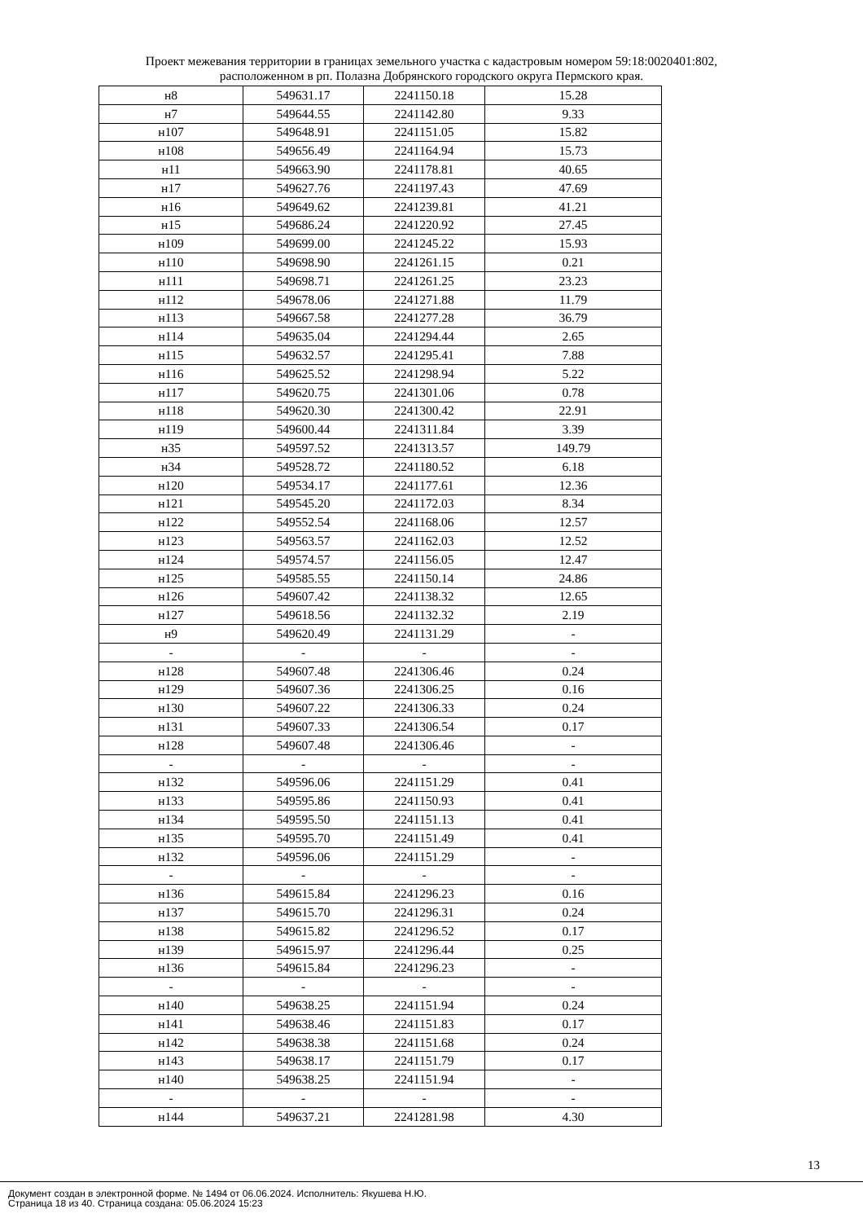Проект межевания территории в границах земельного участка с кадастровым номером 59:18:0020401:802,
расположенном в рп. Полазна Добрянского городского округа Пермского края.
| н8 | 549631.17 | 2241150.18 | 15.28 |
| н7 | 549644.55 | 2241142.80 | 9.33 |
| н107 | 549648.91 | 2241151.05 | 15.82 |
| н108 | 549656.49 | 2241164.94 | 15.73 |
| н11 | 549663.90 | 2241178.81 | 40.65 |
| н17 | 549627.76 | 2241197.43 | 47.69 |
| н16 | 549649.62 | 2241239.81 | 41.21 |
| н15 | 549686.24 | 2241220.92 | 27.45 |
| н109 | 549699.00 | 2241245.22 | 15.93 |
| н110 | 549698.90 | 2241261.15 | 0.21 |
| н111 | 549698.71 | 2241261.25 | 23.23 |
| н112 | 549678.06 | 2241271.88 | 11.79 |
| н113 | 549667.58 | 2241277.28 | 36.79 |
| н114 | 549635.04 | 2241294.44 | 2.65 |
| н115 | 549632.57 | 2241295.41 | 7.88 |
| н116 | 549625.52 | 2241298.94 | 5.22 |
| н117 | 549620.75 | 2241301.06 | 0.78 |
| н118 | 549620.30 | 2241300.42 | 22.91 |
| н119 | 549600.44 | 2241311.84 | 3.39 |
| н35 | 549597.52 | 2241313.57 | 149.79 |
| н34 | 549528.72 | 2241180.52 | 6.18 |
| н120 | 549534.17 | 2241177.61 | 12.36 |
| н121 | 549545.20 | 2241172.03 | 8.34 |
| н122 | 549552.54 | 2241168.06 | 12.57 |
| н123 | 549563.57 | 2241162.03 | 12.52 |
| н124 | 549574.57 | 2241156.05 | 12.47 |
| н125 | 549585.55 | 2241150.14 | 24.86 |
| н126 | 549607.42 | 2241138.32 | 12.65 |
| н127 | 549618.56 | 2241132.32 | 2.19 |
| н9 | 549620.49 | 2241131.29 | - |
| - | - | - | - |
| н128 | 549607.48 | 2241306.46 | 0.24 |
| н129 | 549607.36 | 2241306.25 | 0.16 |
| н130 | 549607.22 | 2241306.33 | 0.24 |
| н131 | 549607.33 | 2241306.54 | 0.17 |
| н128 | 549607.48 | 2241306.46 | - |
| - | - | - | - |
| н132 | 549596.06 | 2241151.29 | 0.41 |
| н133 | 549595.86 | 2241150.93 | 0.41 |
| н134 | 549595.50 | 2241151.13 | 0.41 |
| н135 | 549595.70 | 2241151.49 | 0.41 |
| н132 | 549596.06 | 2241151.29 | - |
| - | - | - | - |
| н136 | 549615.84 | 2241296.23 | 0.16 |
| н137 | 549615.70 | 2241296.31 | 0.24 |
| н138 | 549615.82 | 2241296.52 | 0.17 |
| н139 | 549615.97 | 2241296.44 | 0.25 |
| н136 | 549615.84 | 2241296.23 | - |
| - | - | - | - |
| н140 | 549638.25 | 2241151.94 | 0.24 |
| н141 | 549638.46 | 2241151.83 | 0.17 |
| н142 | 549638.38 | 2241151.68 | 0.24 |
| н143 | 549638.17 | 2241151.79 | 0.17 |
| н140 | 549638.25 | 2241151.94 | - |
| - | - | - | - |
| н144 | 549637.21 | 2241281.98 | 4.30 |
13
Документ создан в электронной форме. № 1494 от 06.06.2024. Исполнитель: Якушева Н.Ю.
Страница 18 из 40. Страница создана: 05.06.2024 15:23